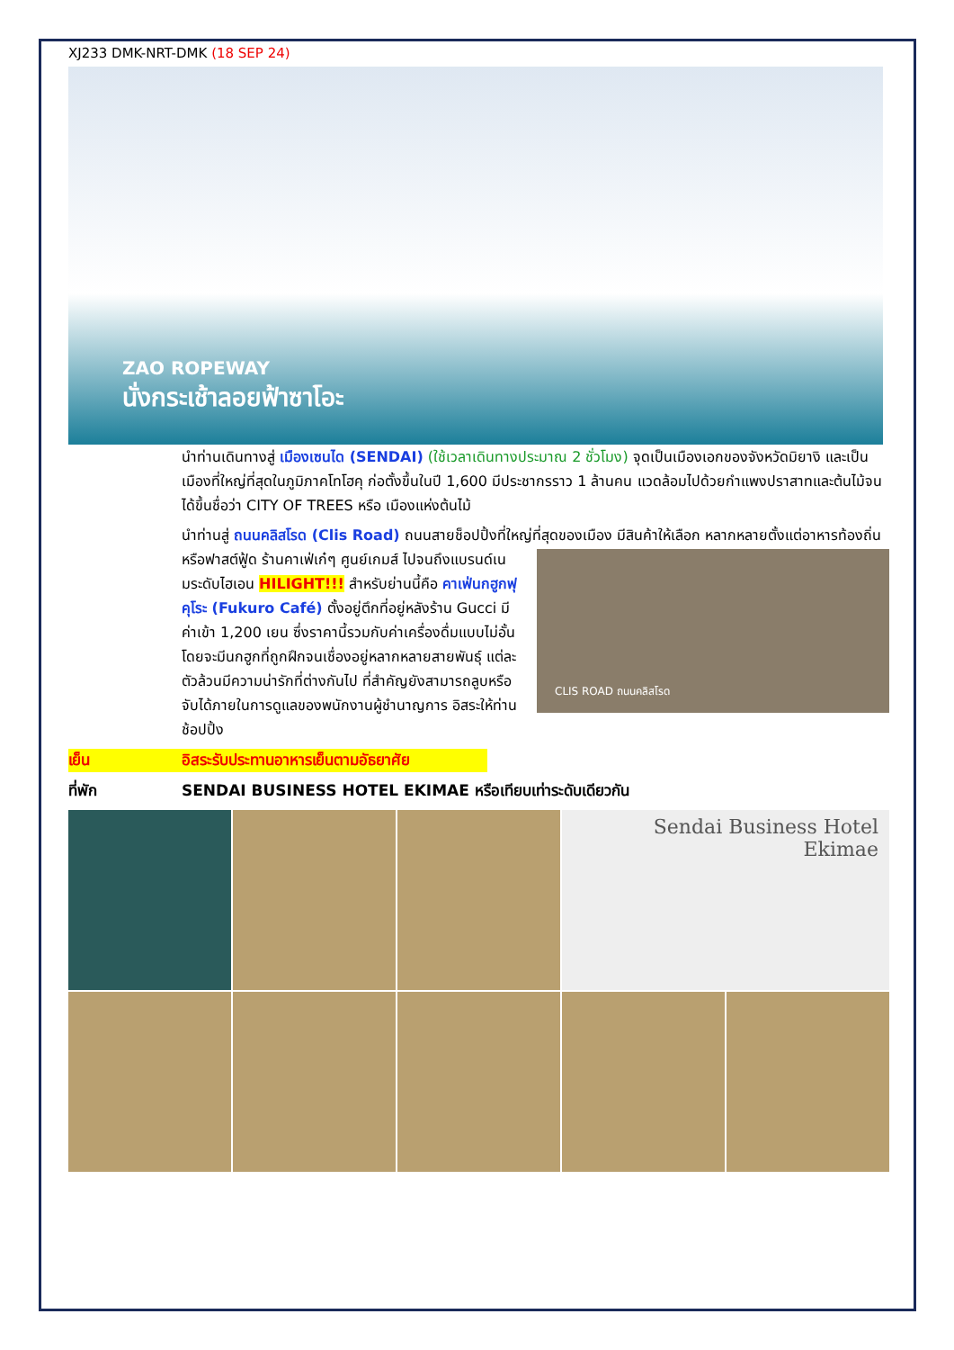XJ233 DMK-NRT-DMK (18 SEP 24)
ZAO ROPEWAY
นั่งกระเช้าลอยฟ้าซาโอะ
นำท่านเดินทางสู่ เมืองเซนได (SENDAI) (ใช้เวลาเดินทางประมาณ 2 ชั่วโมง) จุดเป็นเมืองเอกของจังหวัดมิยางิ และเป็นเมืองที่ใหญ่ที่สุดในภูมิภาคโทโฮคุ ก่อตั้งขึ้นในปี 1,600 มีประชากรราว 1 ล้านคน แวดล้อมไปด้วยกำแพงปราสาทและต้นไม้จนได้ขึ้นชื่อว่า CITY OF TREES หรือ เมืองแห่งต้นไม้
นำท่านสู่ ถนนคลิสโรด (Clis Road) ถนนสายช็อปปิ้งที่ใหญ่ที่สุดของเมือง มีสินค้าให้เลือก
CLIS ROAD ถนนคลิสโรด
หลากหลายตั้งแต่อาหารท้องถิ่นหรือฟาสต์ฟู้ด ร้านคาเฟ่เก๋ๆ ศูนย์เกมส์ ไปจนถึงแบรนด์เนมระดับไฮเอน HILIGHT!!! สำหรับย่านนี้คือ คาเฟ่นกฮูกฟุคุโระ (Fukuro Café) ตั้งอยู่ตึกที่อยู่หลังร้าน Gucci มีค่าเข้า 1,200 เยน ซึ่งราคานี้รวมกับค่าเครื่องดื่มแบบไม่อั้น โดยจะมีนกฮูกที่ถูกฝึกจนเชื่องอยู่หลากหลายสายพันธุ์ แต่ละตัวล้วนมีความน่ารักที่ต่างกันไป ที่สำคัญยังสามารถลูบหรือจับได้ภายในการดูแลของพนักงานผู้ชำนาญการ อิสระให้ท่านช้อปปิ้ง
เย็น อิสระรับประทานอาหารเย็นตามอัธยาศัย
ที่พัก SENDAI BUSINESS HOTEL EKIMAE หรือเทียบเท่าระดับเดียวกัน
Sendai Business Hotel Ekimae